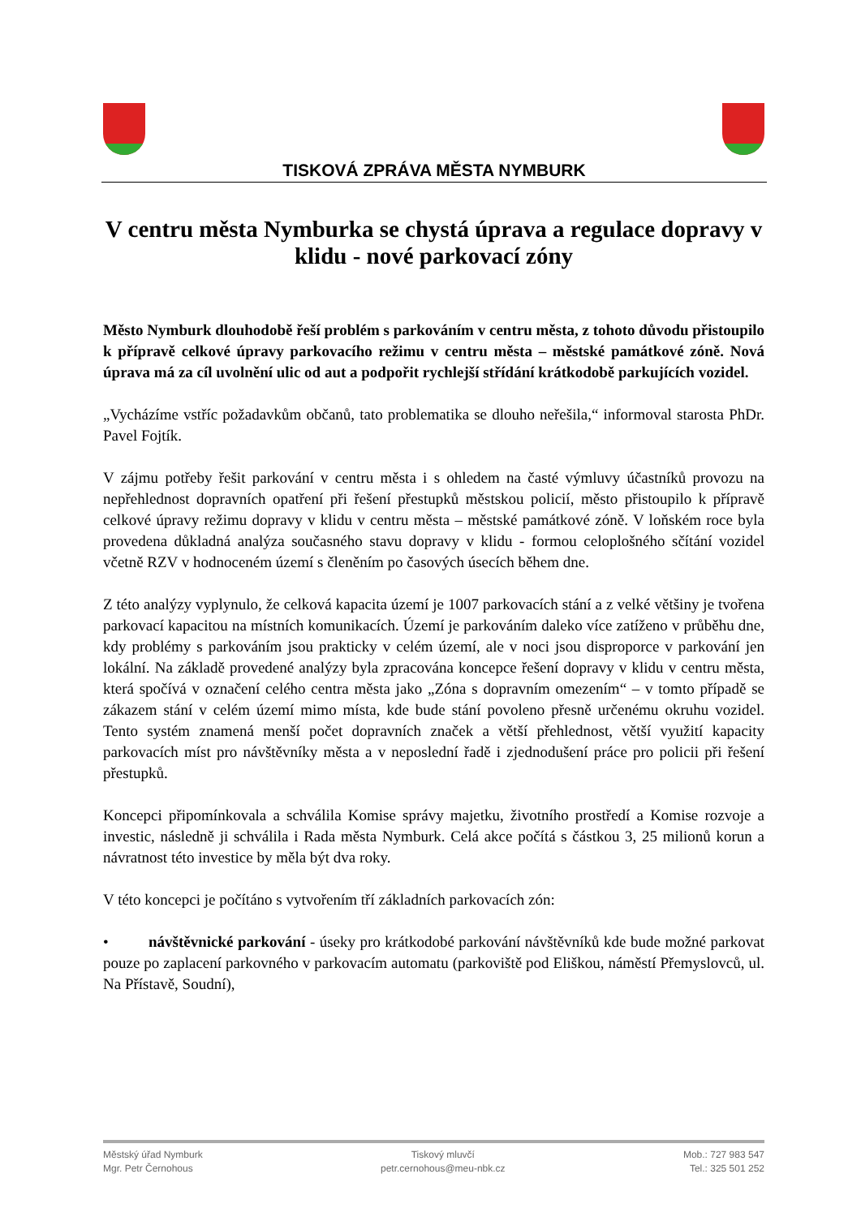TISKOVÁ ZPRÁVA MĚSTA NYMBURK
V centru města Nymburka se chystá úprava a regulace dopravy v klidu - nové parkovací zóny
Město Nymburk dlouhodobě řeší problém s parkováním v centru města, z tohoto důvodu přistoupilo k přípravě celkové úpravy parkovacího režimu v centru města – městské památkové zóně. Nová úprava má za cíl uvolnění ulic od aut a podpořit rychlejší střídání krátkodobě parkujících vozidel.
„Vycházíme vstříc požadavkům občanů, tato problematika se dlouho neřešila,“ informoval starosta PhDr. Pavel Fojtík.
V zájmu potřeby řešit parkování v centru města i s ohledem na časté výmluvy účastníků provozu na nepřehlednost dopravních opatření při řešení přestupků městskou policií, město přistoupilo k přípravě celkové úpravy režimu dopravy v klidu v centru města – městské památkové zóně. V loňském roce byla provedena důkladná analýza současného stavu dopravy v klidu - formou celoplošného sčítání vozidel včetně RZV v hodnoceném území s členěním po časových úsecích během dne.
Z této analýzy vyplynulo, že celková kapacita území je 1007 parkovacích stání a z velké většiny je tvořena parkovací kapacitou na místních komunikacích. Území je parkováním daleko více zatíženo v průběhu dne, kdy problémy s parkováním jsou prakticky v celém území, ale v noci jsou disproporce v parkování jen lokální. Na základě provedené analýzy byla zpracována koncepce řešení dopravy v klidu v centru města, která spočívá v označení celého centra města jako „Zóna s dopravním omezením“ – v tomto případě se zákazem stání v celém území mimo místa, kde bude stání povoleno přesně určenému okruhu vozidel. Tento systém znamená menší počet dopravních značek a větší přehlednost, větší využití kapacity parkovacích míst pro návštěvníky města a v neposlední řadě i zjednodušení práce pro policii při řešení přestupků.
Koncepci připomínkovala a schválila Komise správy majetku, životního prostředí a Komise rozvoje a investic, následně ji schválila i Rada města Nymburk. Celá akce počítá s částkou 3, 25 milionů korun a návratnost této investice by měla být dva roky.
V této koncepci je počítáno s vytvořením tří základních parkovacích zón:
• návštěvnické parkování - úseky pro krátkodobé parkování návštěvníků kde bude možné parkovat pouze po zaplacení parkovného v parkovacím automatu (parkoviště pod Eliškou, náměstí Přemyslovců, ul. Na Přístavě, Soudní),
Městský úřad Nymburk
Mgr. Petr Černohous
Tiskový mluvčí
petr.cernohous@meu-nbk.cz
Mob.: 727 983 547
Tel.: 325 501 252